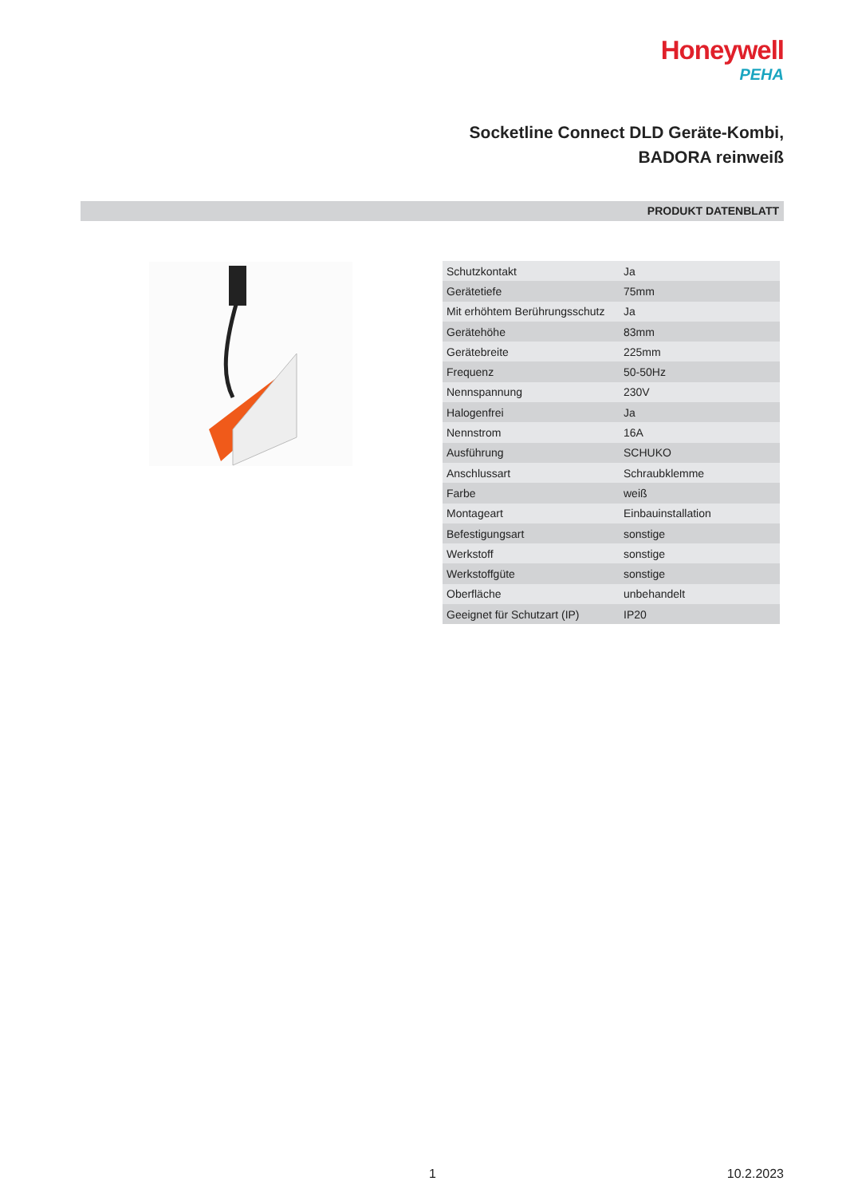Honeywell
PEHA
Socketline Connect DLD Geräte-Kombi,
BADORA reinweiß
PRODUKT DATENBLATT
| Schutzkontakt | Ja |
| Gerätetiefe | 75mm |
| Mit erhöhtem Berührungsschutz | Ja |
| Gerätehöhe | 83mm |
| Gerätebreite | 225mm |
| Frequenz | 50-50Hz |
| Nennspannung | 230V |
| Halogenfrei | Ja |
| Nennstrom | 16A |
| Ausführung | SCHUKO |
| Anschlussart | Schraubklemme |
| Farbe | weiß |
| Montageart | Einbauinstallation |
| Befestigungsart | sonstige |
| Werkstoff | sonstige |
| Werkstoffgüte | sonstige |
| Oberfläche | unbehandelt |
| Geeignet für Schutzart (IP) | IP20 |
1 10.2.2023